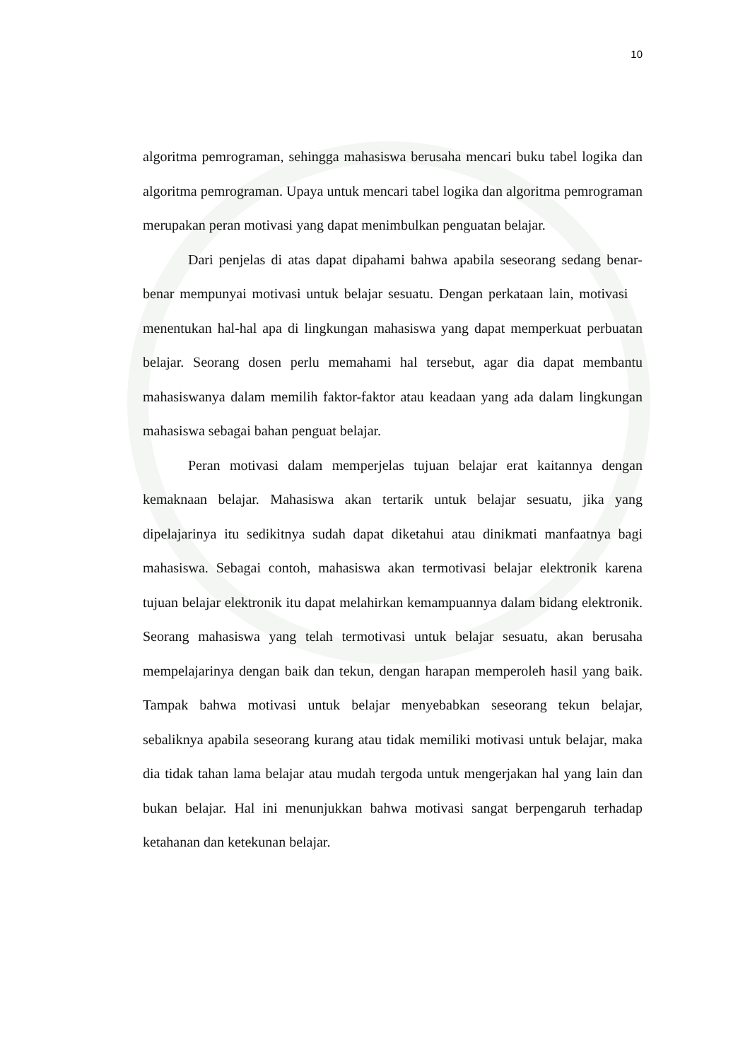10
algoritma pemrograman, sehingga mahasiswa berusaha mencari buku tabel logika dan algoritma pemrograman. Upaya untuk mencari tabel logika dan algoritma pemrograman merupakan peran motivasi yang dapat menimbulkan penguatan belajar.
Dari penjelas di atas dapat dipahami bahwa apabila seseorang sedang benar-benar mempunyai motivasi untuk belajar sesuatu. Dengan perkataan lain, motivasi menentukan hal-hal apa di lingkungan mahasiswa yang dapat memperkuat perbuatan belajar. Seorang dosen perlu memahami hal tersebut, agar dia dapat membantu mahasiswanya dalam memilih faktor-faktor atau keadaan yang ada dalam lingkungan mahasiswa sebagai bahan penguat belajar.
Peran motivasi dalam memperjelas tujuan belajar erat kaitannya dengan kemaknaan belajar. Mahasiswa akan tertarik untuk belajar sesuatu, jika yang dipelajarinya itu sedikitnya sudah dapat diketahui atau dinikmati manfaatnya bagi mahasiswa. Sebagai contoh, mahasiswa akan termotivasi belajar elektronik karena tujuan belajar elektronik itu dapat melahirkan kemampuannya dalam bidang elektronik. Seorang mahasiswa yang telah termotivasi untuk belajar sesuatu, akan berusaha mempelajarinya dengan baik dan tekun, dengan harapan memperoleh hasil yang baik. Tampak bahwa motivasi untuk belajar menyebabkan seseorang tekun belajar, sebaliknya apabila seseorang kurang atau tidak memiliki motivasi untuk belajar, maka dia tidak tahan lama belajar atau mudah tergoda untuk mengerjakan hal yang lain dan bukan belajar. Hal ini menunjukkan bahwa motivasi sangat berpengaruh terhadap ketahanan dan ketekunan belajar.